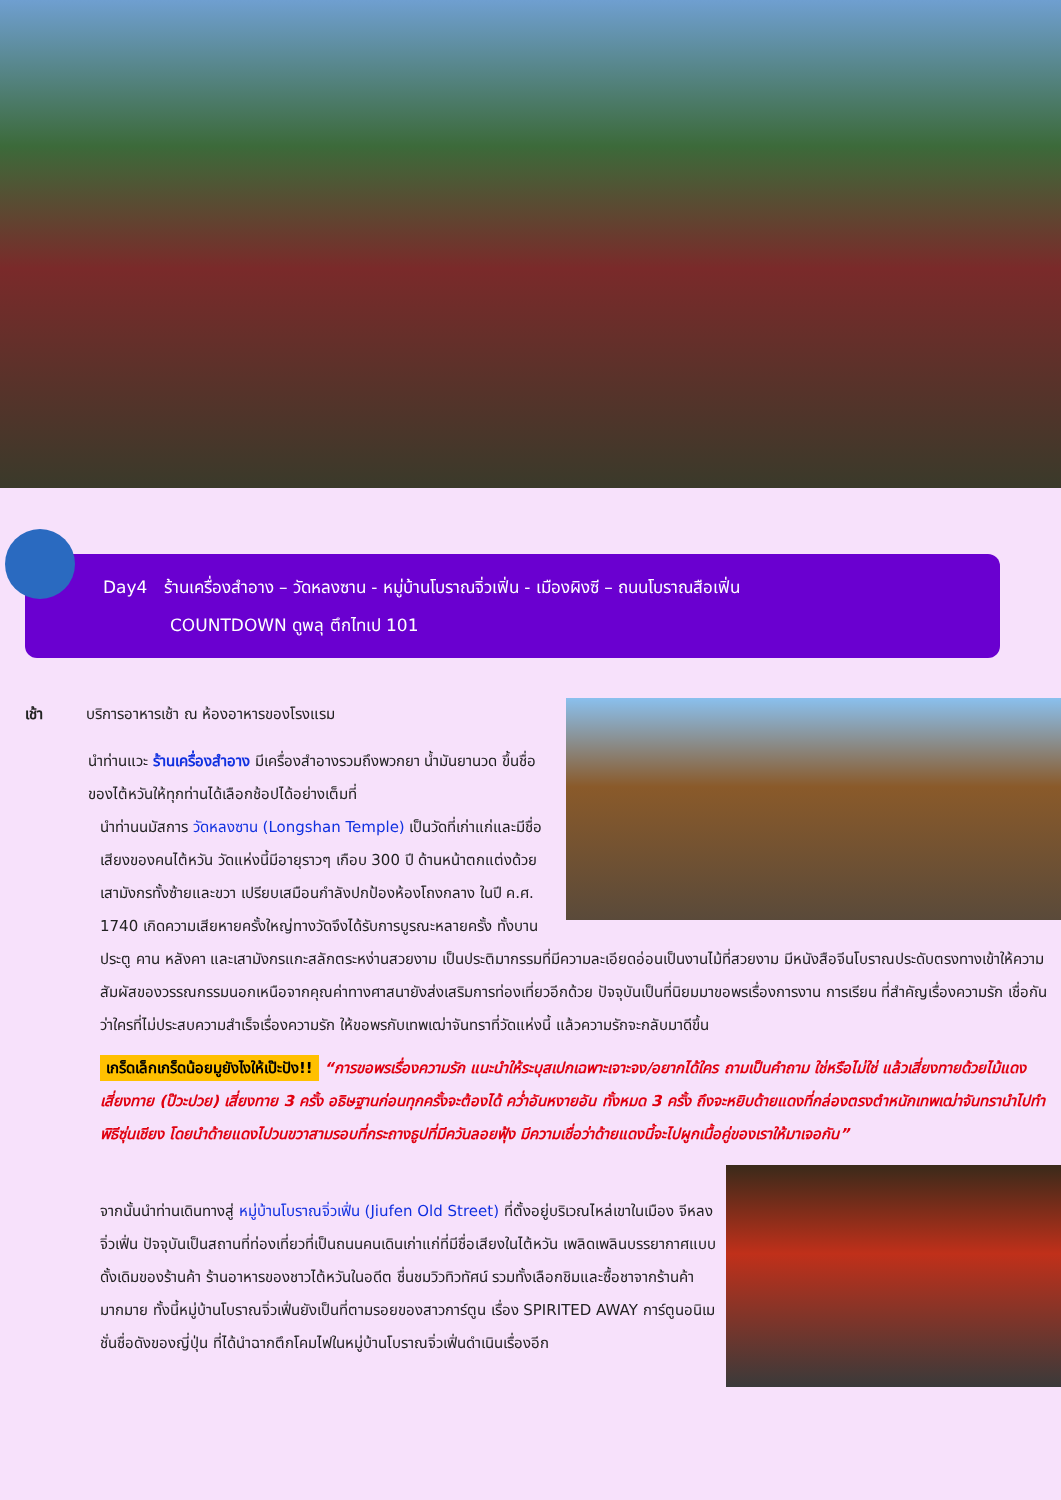Day4 ร้านเครื่องสำอาง – วัดหลงซาน - หมู่บ้านโบราณจิ่วเฟิ่น - เมืองผิงซี – ถนนโบราณสือเฟิ่น
COUNTDOWN ดูพลุ ตึกไทเป 101
เช้า บริการอาหารเช้า ณ ห้องอาหารของโรงแรม
นำท่านแวะ ร้านเครื่องสำอาง มีเครื่องสำอางรวมถึงพวกยา น้ำมันยานวด ขึ้นชื่อของไต้หวันให้ทุกท่านได้เลือกช้อปได้อย่างเต็มที่
นำท่านนมัสการ วัดหลงซาน (Longshan Temple) เป็นวัดที่เก่าแก่และมีชื่อเสียงของคนไต้หวัน วัดแห่งนี้มีอายุราวๆ เกือบ 300 ปี ด้านหน้าตกแต่งด้วยเสามังกรทั้งซ้ายและขวา เปรียบเสมือนกำลังปกป้องห้องโถงกลาง ในปี ค.ศ. 1740 เกิดความเสียหายครั้งใหญ่ทางวัดจึงได้รับการบูรณะหลายครั้ง ทั้งบานประตู คาน หลังคา และเสามังกรแกะสลักตระหง่านสวยงาม เป็นประติมากรรมที่มีความละเอียดอ่อนเป็นงานไม้ที่สวยงาม มีหนังสือจีนโบราณประดับตรงทางเข้าให้ความสัมผัสของวรรณกรรมนอกเหนือจากคุณค่าทางศาสนายังส่งเสริมการท่องเที่ยวอีกด้วย ปัจจุบันเป็นที่นิยมมาขอพรเรื่องการงาน การเรียน ที่สำคัญเรื่องความรัก เชื่อกันว่าใครที่ไม่ประสบความสำเร็จเรื่องความรัก ให้ขอพรกับเทพเฒ่าจันทราที่วัดแห่งนี้ แล้วความรักจะกลับมาดีขึ้น
เกร็ดเล็กเกร็ดน้อยมูยังไงให้เป๊ะปัง!! “การขอพรเรื่องความรัก แนะนำให้ระบุสเปกเฉพาะเจาะจง/อยากได้ใคร ถามเป็นคำถาม ใช่หรือไม่ใช่ แล้วเสี่ยงทายด้วยไม้แดงเสี่ยงทาย (ป๊วะปวย) เสี่ยงทาย 3 ครั้ง อธิษฐานก่อนทุกครั้งจะต้องได้ คว่ำอันหงายอัน ทั้งหมด 3 ครั้ง ถึงจะหยิบด้ายแดงที่กล่องตรงตำหนักเทพเฒ่าจันทรานำไปทำพิธีซุ่นเชียง โดยนำด้ายแดงไปวนขวาสามรอบที่กระถางธูปที่มีควันลอยฟุ้ง มีความเชื่อว่าด้ายแดงนี้จะไปผูกเนื้อคู่ของเราให้มาเจอกัน”
จากนั้นนำท่านเดินทางสู่ หมู่บ้านโบราณจิ่วเฟิ่น (Jiufen Old Street) ที่ตั้งอยู่บริเวณไหล่เขาในเมือง จีหลง จิ่วเฟิ่น ปัจจุบันเป็นสถานที่ท่องเที่ยวที่เป็นถนนคนเดินเก่าแก่ที่มีชื่อเสียงในไต้หวัน เพลิดเพลินบรรยากาศแบบดั้งเดิมของร้านค้า ร้านอาหารของชาวไต้หวันในอดีต ชื่นชมวิวทิวทัศน์ รวมทั้งเลือกชิมและซื้อชาจากร้านค้า มากมาย ทั้งนี้หมู่บ้านโบราณจิ่วเฟิ่นยังเป็นที่ตามรอยของสาวการ์ตูน เรื่อง SPIRITED AWAY การ์ตูนอนิเมชั่นชื่อดังของญี่ปุ่น ที่ได้นำฉากตึกโคมไฟในหมู่บ้านโบราณจิ่วเฟิ่นดำเนินเรื่องอีก